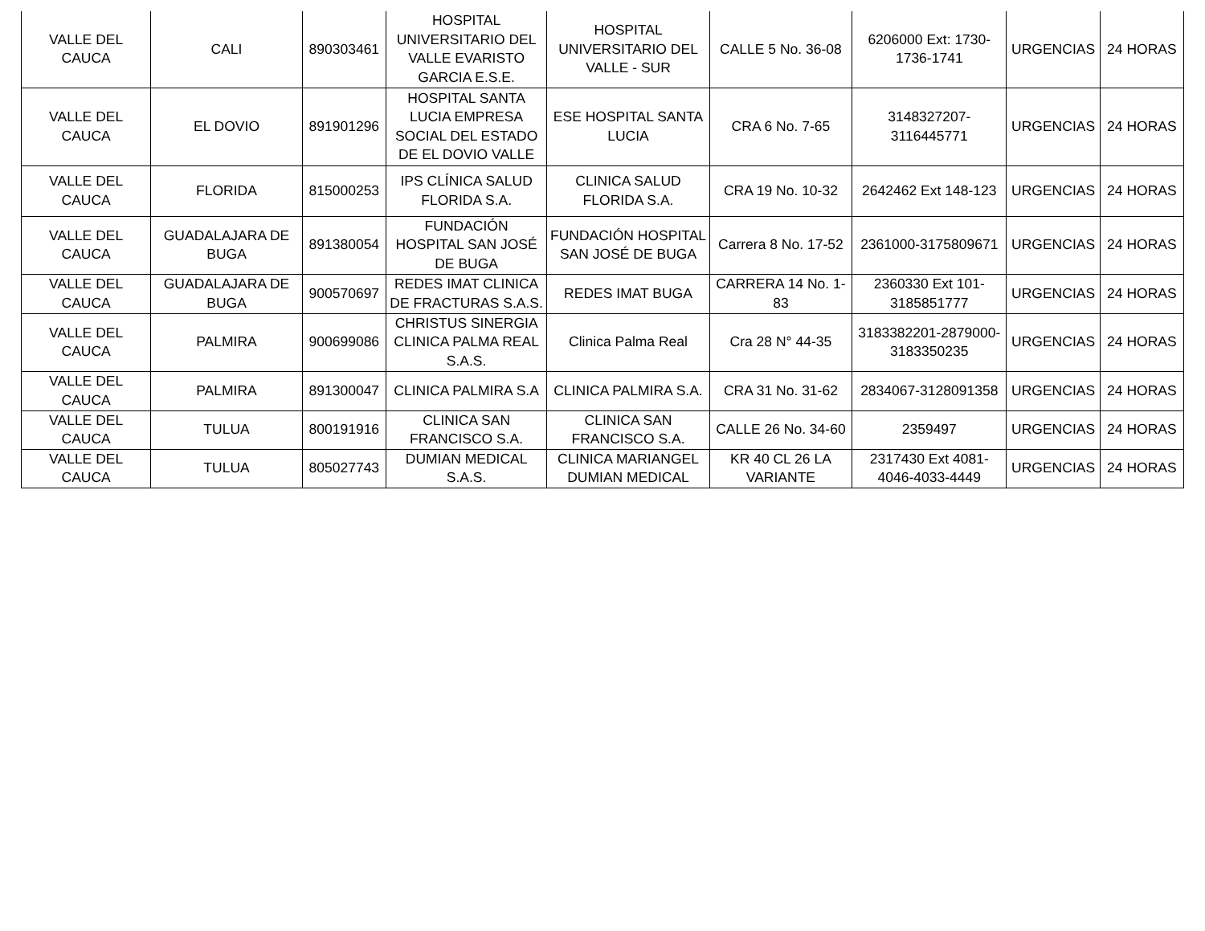| VALLE DEL CAUCA | CALI | 890303461 | HOSPITAL UNIVERSITARIO DEL VALLE EVARISTO GARCIA E.S.E. | HOSPITAL UNIVERSITARIO DEL VALLE - SUR | CALLE 5 No. 36-08 | 6206000 Ext: 1730-1736-1741 | URGENCIAS | 24 HORAS |
| VALLE DEL CAUCA | EL DOVIO | 891901296 | HOSPITAL SANTA LUCIA EMPRESA SOCIAL DEL ESTADO DE EL DOVIO VALLE | ESE HOSPITAL SANTA LUCIA | CRA 6 No. 7-65 | 3148327207-3116445771 | URGENCIAS | 24 HORAS |
| VALLE DEL CAUCA | FLORIDA | 815000253 | IPS CLÍNICA SALUD FLORIDA S.A. | CLINICA SALUD FLORIDA S.A. | CRA 19 No. 10-32 | 2642462 Ext 148-123 | URGENCIAS | 24 HORAS |
| VALLE DEL CAUCA | GUADALAJARA DE BUGA | 891380054 | FUNDACIÓN HOSPITAL SAN JOSÉ DE BUGA | FUNDACIÓN HOSPITAL SAN JOSÉ DE BUGA | Carrera 8 No. 17-52 | 2361000-3175809671 | URGENCIAS | 24 HORAS |
| VALLE DEL CAUCA | GUADALAJARA DE BUGA | 900570697 | REDES IMAT CLINICA DE FRACTURAS S.A.S. | REDES IMAT BUGA | CARRERA 14 No. 1-83 | 2360330 Ext 101-3185851777 | URGENCIAS | 24 HORAS |
| VALLE DEL CAUCA | PALMIRA | 900699086 | CHRISTUS SINERGIA CLINICA PALMA REAL S.A.S. | Clinica Palma Real | Cra 28 N° 44-35 | 3183382201-2879000-3183350235 | URGENCIAS | 24 HORAS |
| VALLE DEL CAUCA | PALMIRA | 891300047 | CLINICA PALMIRA S.A | CLINICA PALMIRA S.A. | CRA 31 No. 31-62 | 2834067-3128091358 | URGENCIAS | 24 HORAS |
| VALLE DEL CAUCA | TULUA | 800191916 | CLINICA SAN FRANCISCO S.A. | CLINICA SAN FRANCISCO S.A. | CALLE 26 No. 34-60 | 2359497 | URGENCIAS | 24 HORAS |
| VALLE DEL CAUCA | TULUA | 805027743 | DUMIAN MEDICAL S.A.S. | CLINICA MARIANGEL DUMIAN MEDICAL | KR 40 CL 26 LA VARIANTE | 2317430 Ext 4081-4046-4033-4449 | URGENCIAS | 24 HORAS |